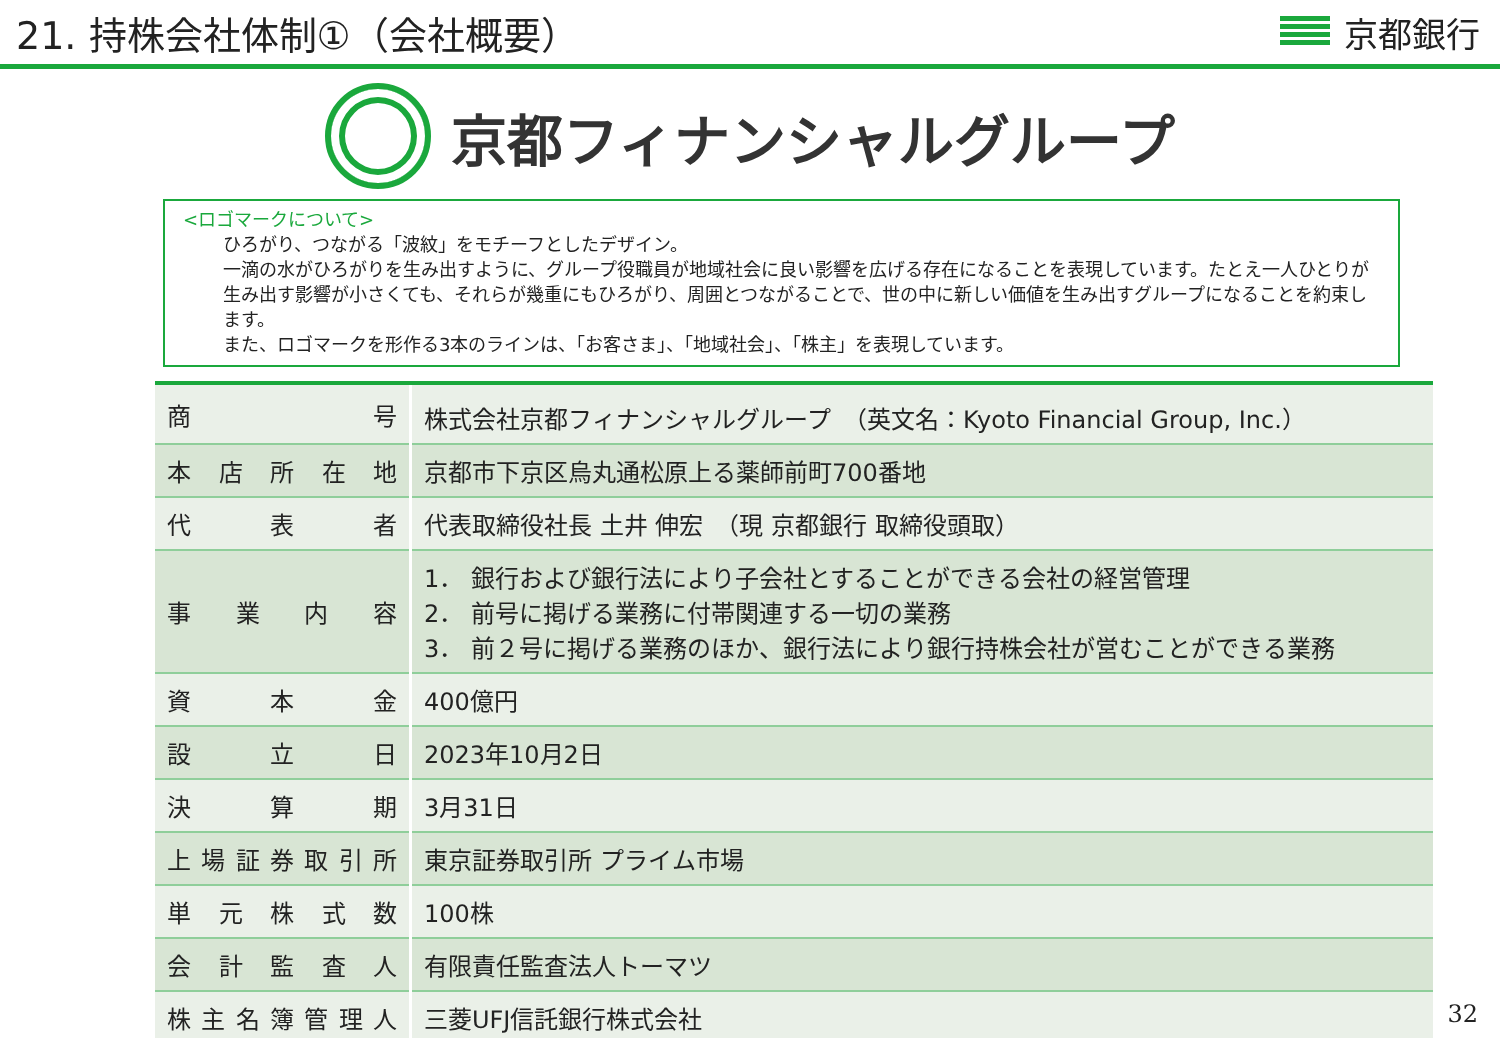21. 持株会社体制①（会社概要） 京都銀行
京都フィナンシャルグループ
<ロゴマークについて>
ひろがり、つながる「波紋」をモチーフとしたデザイン。
一滴の水がひろがりを生み出すように、グループ役職員が地域社会に良い影響を広げる存在になることを表現しています。たとえ一人ひとりが生み出す影響が小さくても、それらが幾重にもひろがり、周囲とつながることで、世の中に新しい価値を生み出すグループになることを約束します。
また、ロゴマークを形作る3本のラインは、「お客さま」、「地域社会」、「株主」を表現しています。
| 商 号 | 株式会社京都フィナンシャルグループ （英文名：Kyoto Financial Group, Inc.） |
| 本 店 所 在 地 | 京都市下京区烏丸通松原上る薬師前町700番地 |
| 代 表 者 | 代表取締役社長 土井 伸宏 （現 京都銀行 取締役頭取） |
| 事 業 内 容 | 1． 銀行および銀行法により子会社とすることができる会社の経営管理 2． 前号に掲げる業務に付帯関連する一切の業務 3． 前２号に掲げる業務のほか、銀行法により銀行持株会社が営むことができる業務 |
| 資 本 金 | 400億円 |
| 設 立 日 | 2023年10月2日 |
| 決 算 期 | 3月31日 |
| 上 場 証 券 取 引 所 | 東京証券取引所 プライム市場 |
| 単 元 株 式 数 | 100株 |
| 会 計 監 査 人 | 有限責任監査法人トーマツ |
| 株 主 名 簿 管 理 人 | 三菱UFJ信託銀行株式会社 |
32